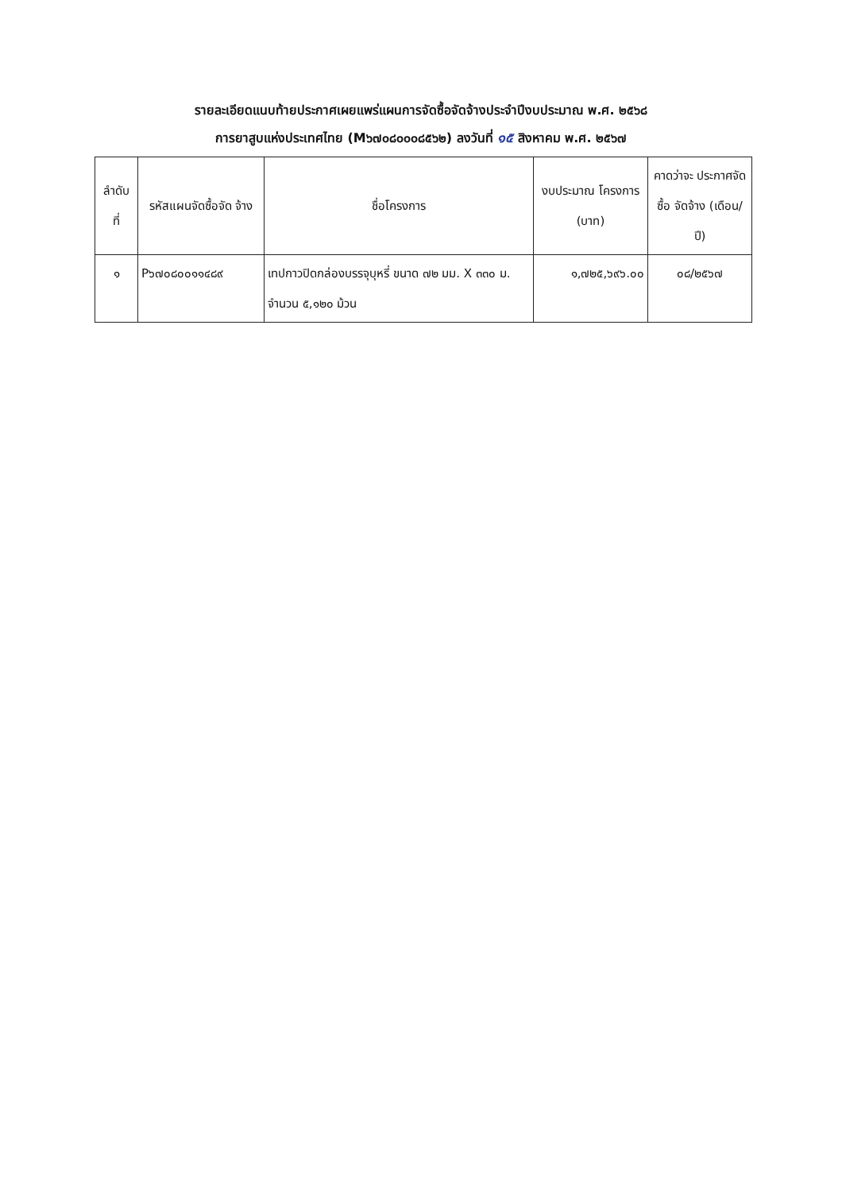รายละเอียดแนบท้ายประกาศเผยแพร่แผนการจัดซื้อจัดจ้างประจำปีงบประมาณ พ.ศ. ๒๕๖๘
การยาสูบแห่งประเทศไทย (M๖๗๐๘๐๐๐๘๕๖๒) ลงวันที่ ๑๕ สิงหาคม พ.ศ. ๒๕๖๗
| ลำดับ ที่ | รหัสแผนจัดซื้อจัด จ้าง | ชื่อโครงการ | งบประมาณ โครงการ (บาท) | คาดว่าจะ ประกาศจัดซื้อ จัดจ้าง (เดือน/ปี) |
| --- | --- | --- | --- | --- |
| ๑ | P๖๗๐๘๐๐๑๑๔๘๙ | เทปกาวปิดกล่องบรรจุบุหรี่ ขนาด ๗๒ มม. X ๓๓๐ ม. จำนวน ๕,๑๒๐ ม้วน | ๑,๗๒๕,๖๙๖.๐๐ | ๐๘/๒๕๖๗ |